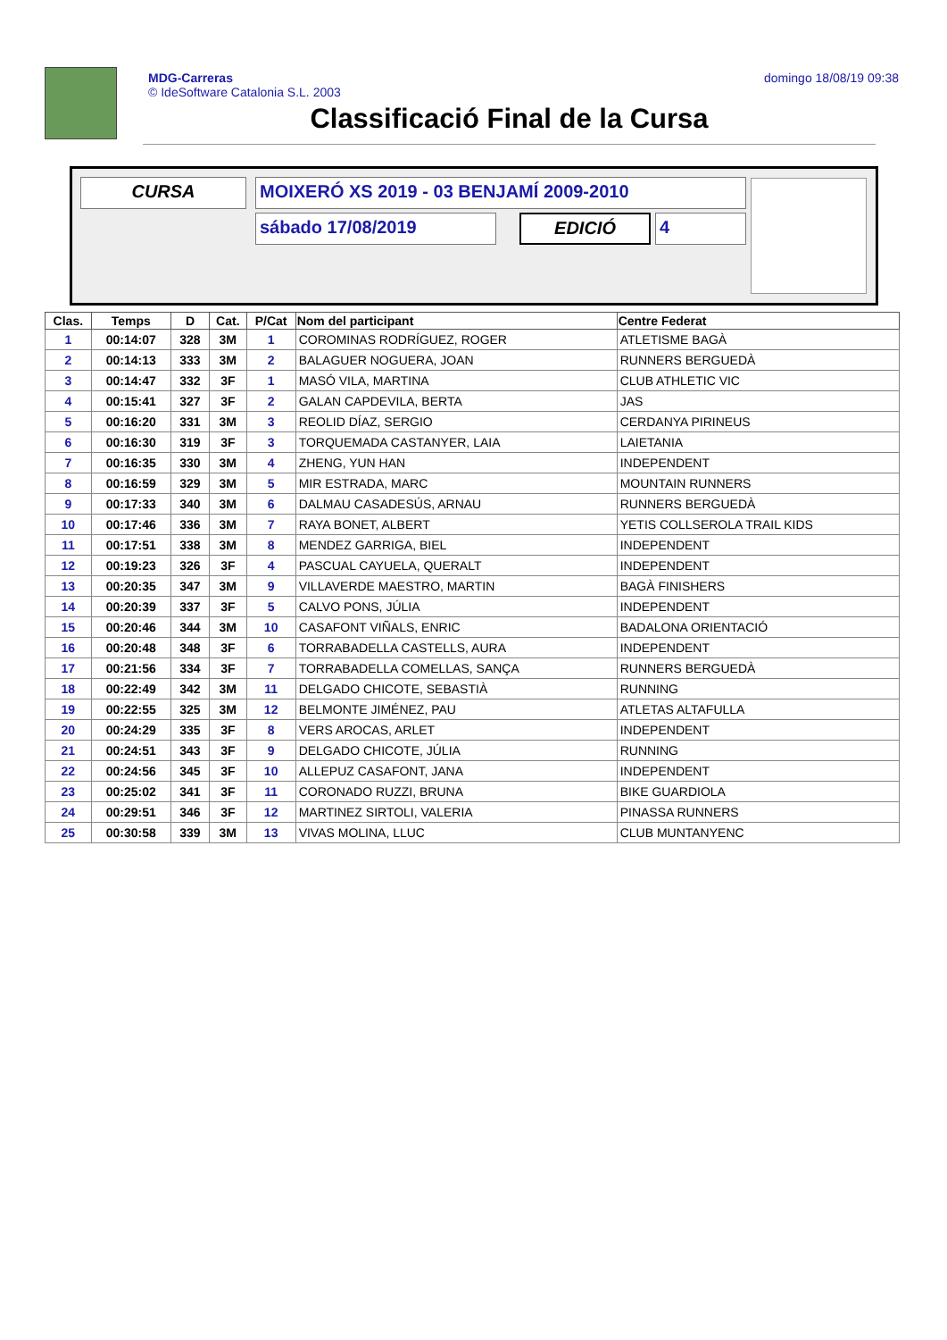MDG-Carreras
© IdeSoftware Catalonia S.L. 2003
domingo 18/08/19 09:38
Classificació Final de la Cursa
CURSA MOIXERÓ XS 2019 - 03 BENJAMÍ 2009-2010
sábado 17/08/2019 EDICIÓ 4
| Clas. | Temps | D | Cat. | P/Cat | Nom del participant | Centre Federat |
| --- | --- | --- | --- | --- | --- | --- |
| 1 | 00:14:07 | 328 | 3M | 1 | COROMINAS RODRÍGUEZ, ROGER | ATLETISME BAGÀ |
| 2 | 00:14:13 | 333 | 3M | 2 | BALAGUER NOGUERA, JOAN | RUNNERS BERGUEDÀ |
| 3 | 00:14:47 | 332 | 3F | 1 | MASÓ VILA, MARTINA | CLUB ATHLETIC VIC |
| 4 | 00:15:41 | 327 | 3F | 2 | GALAN CAPDEVILA, BERTA | JAS |
| 5 | 00:16:20 | 331 | 3M | 3 | REOLID DÍAZ, SERGIO | CERDANYA PIRINEUS |
| 6 | 00:16:30 | 319 | 3F | 3 | TORQUEMADA CASTANYER, LAIA | LAIETANIA |
| 7 | 00:16:35 | 330 | 3M | 4 | ZHENG, YUN HAN | INDEPENDENT |
| 8 | 00:16:59 | 329 | 3M | 5 | MIR ESTRADA, MARC | MOUNTAIN RUNNERS |
| 9 | 00:17:33 | 340 | 3M | 6 | DALMAU CASADESÚS, ARNAU | RUNNERS BERGUEDÀ |
| 10 | 00:17:46 | 336 | 3M | 7 | RAYA BONET, ALBERT | YETIS COLLSEROLA TRAIL KIDS |
| 11 | 00:17:51 | 338 | 3M | 8 | MENDEZ GARRIGA, BIEL | INDEPENDENT |
| 12 | 00:19:23 | 326 | 3F | 4 | PASCUAL CAYUELA, QUERALT | INDEPENDENT |
| 13 | 00:20:35 | 347 | 3M | 9 | VILLAVERDE MAESTRO, MARTIN | BAGÀ FINISHERS |
| 14 | 00:20:39 | 337 | 3F | 5 | CALVO PONS, JÚLIA | INDEPENDENT |
| 15 | 00:20:46 | 344 | 3M | 10 | CASAFONT VIÑALS, ENRIC | BADALONA ORIENTACIÓ |
| 16 | 00:20:48 | 348 | 3F | 6 | TORRABADELLA CASTELLS, AURA | INDEPENDENT |
| 17 | 00:21:56 | 334 | 3F | 7 | TORRABADELLA COMELLAS, SANÇA | RUNNERS BERGUEDÀ |
| 18 | 00:22:49 | 342 | 3M | 11 | DELGADO CHICOTE, SEBASTIÀ | RUNNING |
| 19 | 00:22:55 | 325 | 3M | 12 | BELMONTE JIMÉNEZ, PAU | ATLETAS ALTAFULLA |
| 20 | 00:24:29 | 335 | 3F | 8 | VERS AROCAS, ARLET | INDEPENDENT |
| 21 | 00:24:51 | 343 | 3F | 9 | DELGADO CHICOTE, JÚLIA | RUNNING |
| 22 | 00:24:56 | 345 | 3F | 10 | ALLEPUZ CASAFONT, JANA | INDEPENDENT |
| 23 | 00:25:02 | 341 | 3F | 11 | CORONADO RUZZI, BRUNA | BIKE GUARDIOLA |
| 24 | 00:29:51 | 346 | 3F | 12 | MARTINEZ SIRTOLI, VALERIA | PINASSA RUNNERS |
| 25 | 00:30:58 | 339 | 3M | 13 | VIVAS MOLINA, LLUC | CLUB MUNTANYENC |